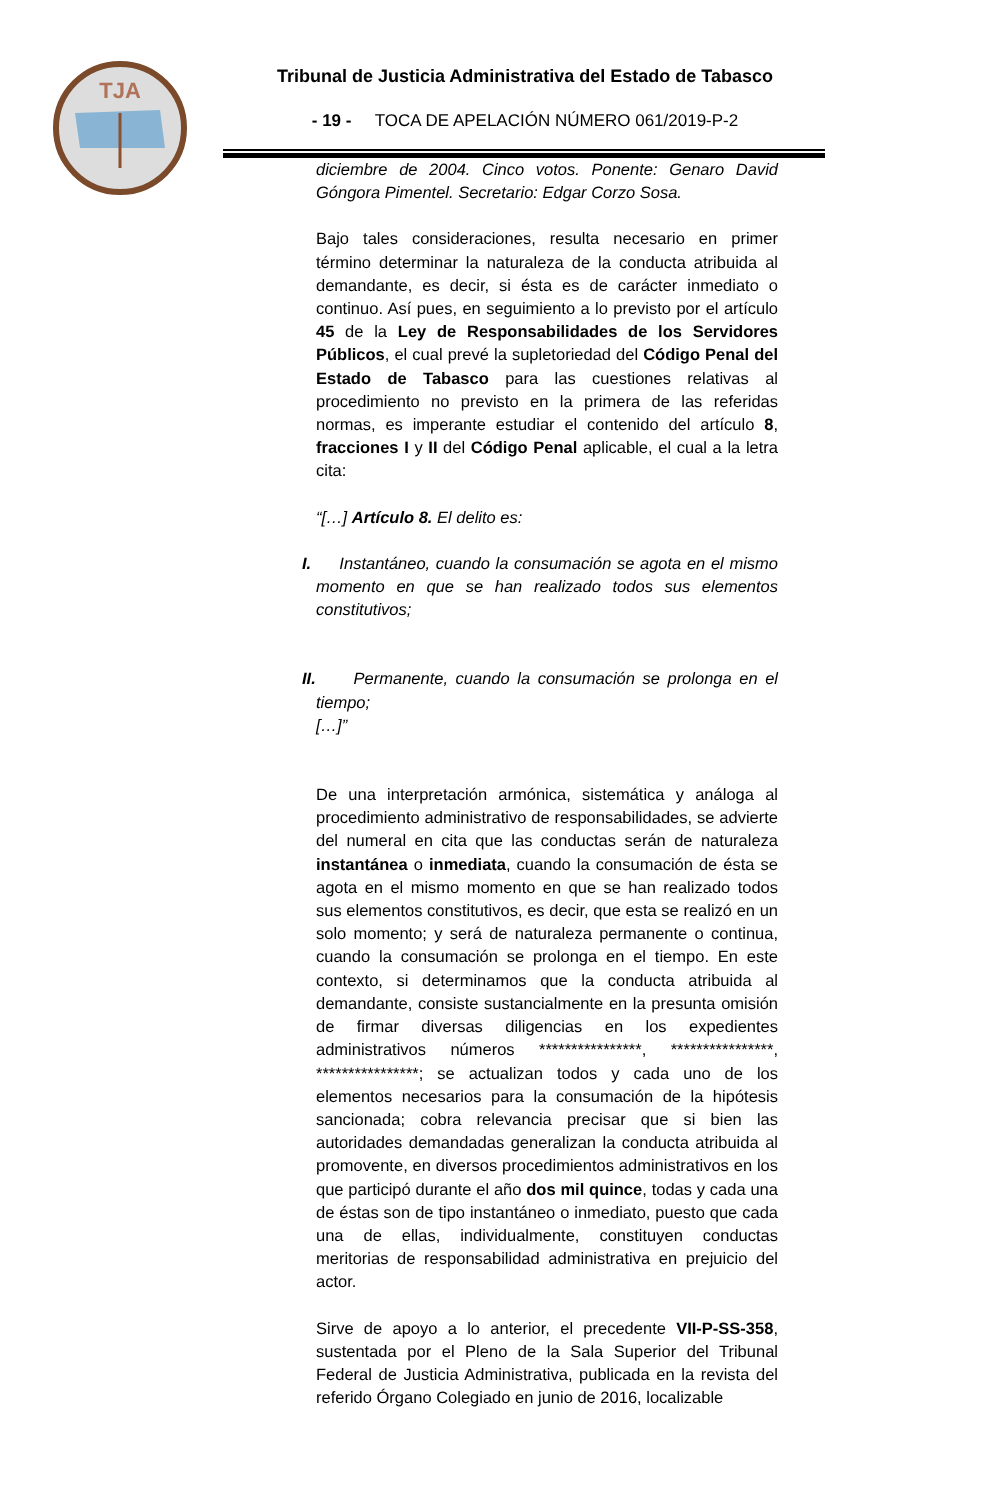TJA
Tribunal de Justicia Administrativa del Estado de Tabasco
- 19 - TOCA DE APELACIÓN NÚMERO 061/2019-P-2
diciembre de 2004. Cinco votos. Ponente: Genaro David Góngora Pimentel. Secretario: Edgar Corzo Sosa.
Bajo tales consideraciones, resulta necesario en primer término determinar la naturaleza de la conducta atribuida al demandante, es decir, si ésta es de carácter inmediato o continuo. Así pues, en seguimiento a lo previsto por el artículo 45 de la Ley de Responsabilidades de los Servidores Públicos, el cual prevé la supletoriedad del Código Penal del Estado de Tabasco para las cuestiones relativas al procedimiento no previsto en la primera de las referidas normas, es imperante estudiar el contenido del artículo 8, fracciones I y II del Código Penal aplicable, el cual a la letra cita:
“[…] Artículo 8. El delito es:
I. Instantáneo, cuando la consumación se agota en el mismo momento en que se han realizado todos sus elementos constitutivos;
II. Permanente, cuando la consumación se prolonga en el tiempo;
[…]”
De una interpretación armónica, sistemática y análoga al procedimiento administrativo de responsabilidades, se advierte del numeral en cita que las conductas serán de naturaleza instantánea o inmediata, cuando la consumación de ésta se agota en el mismo momento en que se han realizado todos sus elementos constitutivos, es decir, que esta se realizó en un solo momento; y será de naturaleza permanente o continua, cuando la consumación se prolonga en el tiempo. En este contexto, si determinamos que la conducta atribuida al demandante, consiste sustancialmente en la presunta omisión de firmar diversas diligencias en los expedientes administrativos números ****************, ****************, ****************; se actualizan todos y cada uno de los elementos necesarios para la consumación de la hipótesis sancionada; cobra relevancia precisar que si bien las autoridades demandadas generalizan la conducta atribuida al promovente, en diversos procedimientos administrativos en los que participó durante el año dos mil quince, todas y cada una de éstas son de tipo instantáneo o inmediato, puesto que cada una de ellas, individualmente, constituyen conductas meritorias de responsabilidad administrativa en prejuicio del actor.
Sirve de apoyo a lo anterior, el precedente VII-P-SS-358, sustentada por el Pleno de la Sala Superior del Tribunal Federal de Justicia Administrativa, publicada en la revista del referido Órgano Colegiado en junio de 2016, localizable